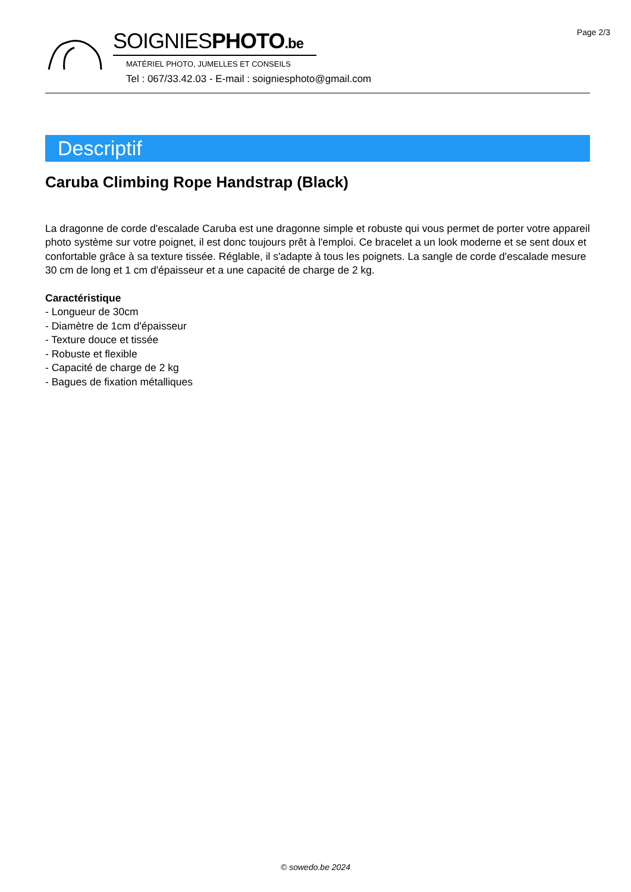Page 2/3
SOIGNIESPHOTO.be
MATÉRIEL PHOTO, JUMELLES ET CONSEILS
Tel : 067/33.42.03 - E-mail : soigniesphoto@gmail.com
Descriptif
Caruba Climbing Rope Handstrap (Black)
La dragonne de corde d'escalade Caruba est une dragonne simple et robuste qui vous permet de porter votre appareil photo système sur votre poignet, il est donc toujours prêt à l'emploi. Ce bracelet a un look moderne et se sent doux et confortable grâce à sa texture tissée. Réglable, il s'adapte à tous les poignets. La sangle de corde d'escalade mesure 30 cm de long et 1 cm d'épaisseur et a une capacité de charge de 2 kg.
Caractéristique
- Longueur de 30cm
- Diamètre de 1cm d'épaisseur
- Texture douce et tissée
- Robuste et flexible
- Capacité de charge de 2 kg
- Bagues de fixation métalliques
© sowedo.be 2024